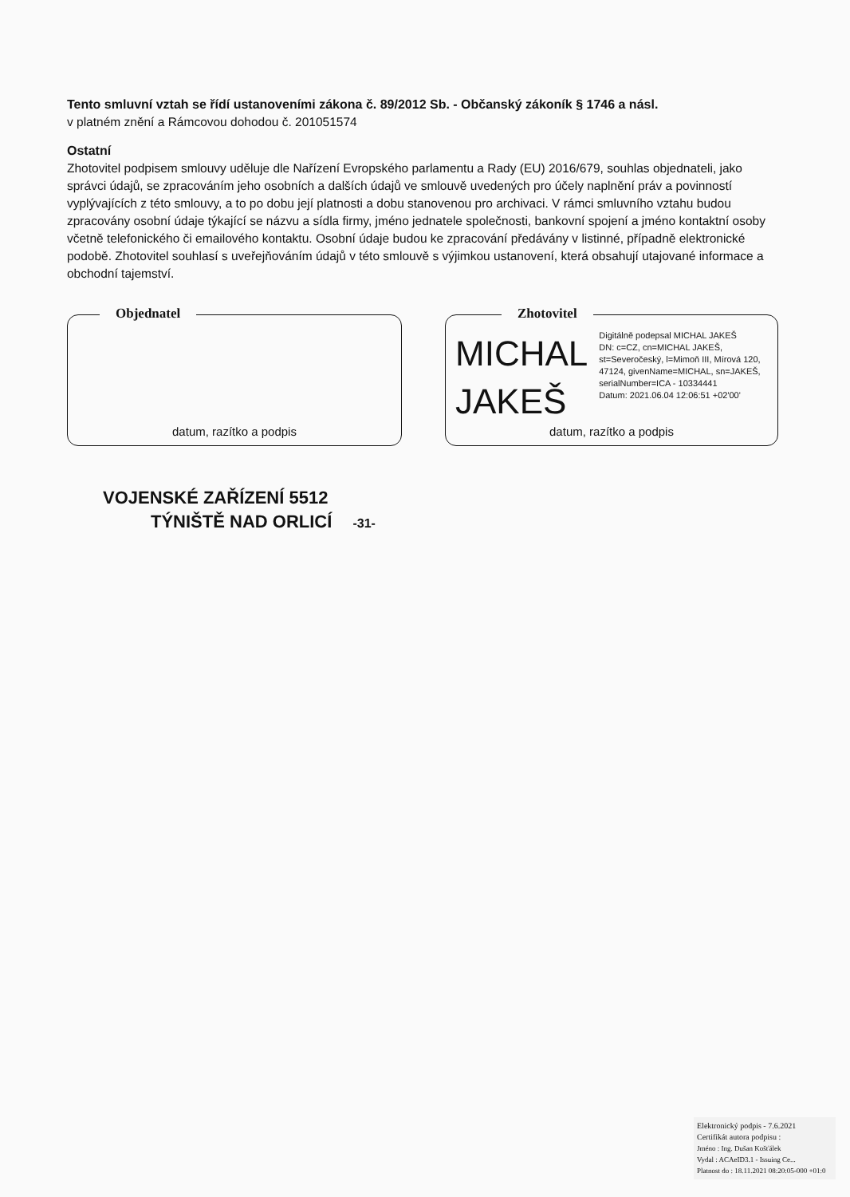Tento smluvní vztah se řídí ustanoveními zákona č. 89/2012 Sb. - Občanský zákoník § 1746 a násl.
v platném znění a Rámcovou dohodou č. 201051574
Ostatní
Zhotovitel podpisem smlouvy uděluje dle Nařízení Evropského parlamentu a Rady (EU) 2016/679, souhlas objednateli, jako správci údajů, se zpracováním jeho osobních a dalších údajů ve smlouvě uvedených pro účely naplnění práv a povinností vyplývajících z této smlouvy, a to po dobu její platnosti a dobu stanovenou pro archivaci. V rámci smluvního vztahu budou zpracovány osobní údaje týkající se názvu a sídla firmy, jméno jednatele společnosti, bankovní spojení a jméno kontaktní osoby včetně telefonického či emailového kontaktu. Osobní údaje budou ke zpracování předávány v listinné, případně elektronické podobě. Zhotovitel souhlasí s uveřejňováním údajů v této smlouvě s výjimkou ustanovení, která obsahují utajované informace a obchodní tajemství.
Objednatel
datum, razítko a podpis
Zhotovitel
MICHAL
JAKEŠ
Digitálně podepsal MICHAL JAKEŠ
DN: c=CZ, cn=MICHAL JAKEŠ, st=Severočeský, l=Mimoň III, Mírová 120, 47124, givenName=MICHAL, sn=JAKEŠ, serialNumber=ICA - 10334441
Datum: 2021.06.04 12:06:51 +02'00'
datum, razítko a podpis
VOJENSKÉ ZAŘÍZENÍ 5512
TÝNIŠTĚ NAD ORLICÍ -31-
Elektronický podpis - 7.6.2021
Certifikát autora podpisu :
Jméno : Ing. Dušan Košťálek
Vydal : ACAeID3.1 - Issuing Ce...
Platnost do : 18.11.2021 08:20:05-000 +01:0